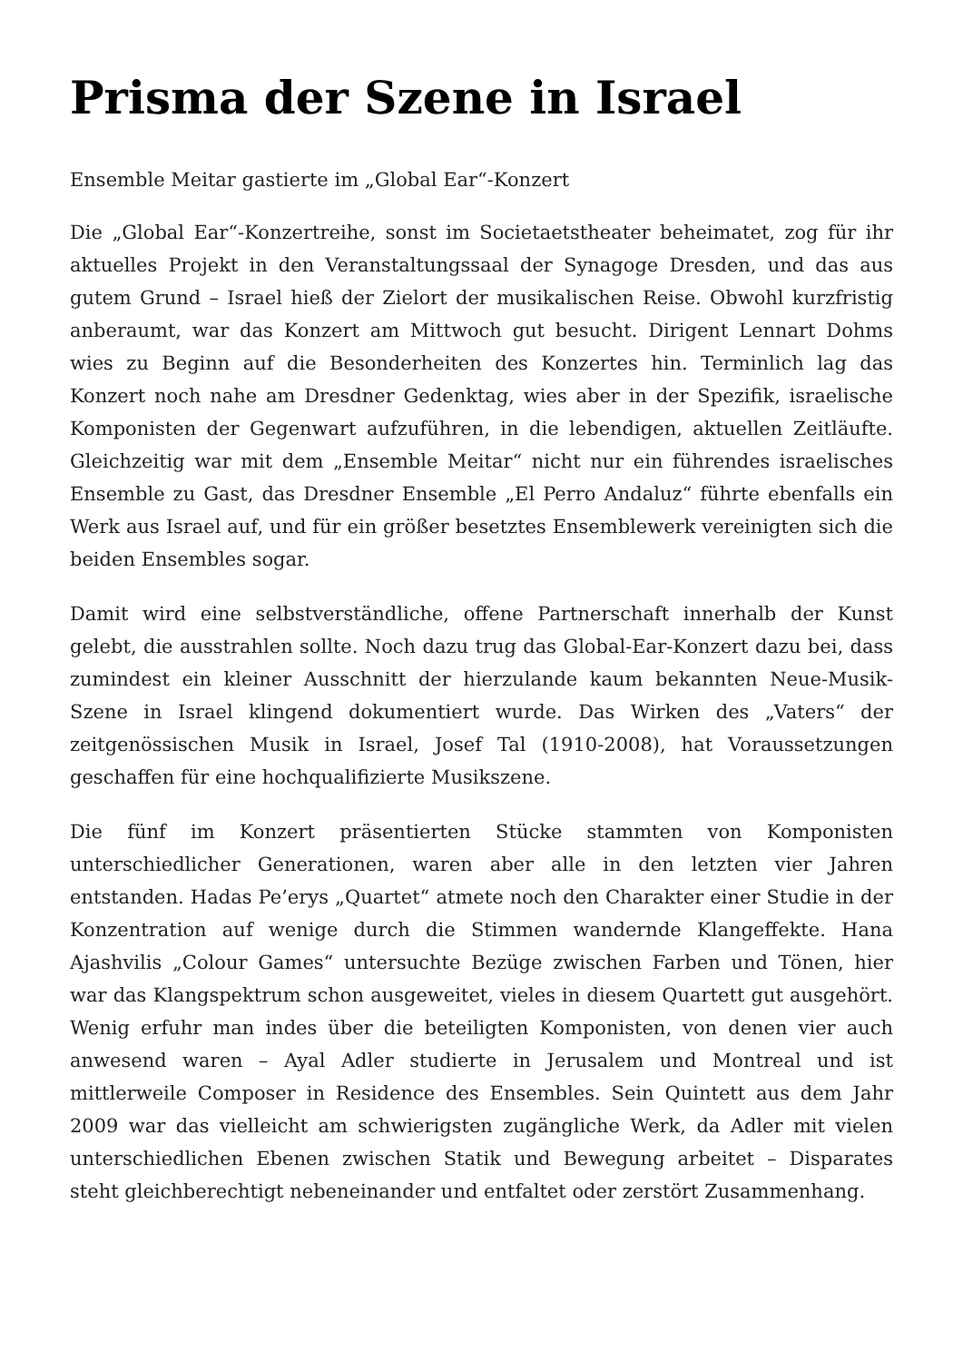Prisma der Szene in Israel
Ensemble Meitar gastierte im „Global Ear“-Konzert
Die „Global Ear“-Konzertreihe, sonst im Societaetstheater beheimatet, zog für ihr aktuelles Projekt in den Veranstaltungssaal der Synagoge Dresden, und das aus gutem Grund – Israel hieß der Zielort der musikalischen Reise. Obwohl kurzfristig anberaumt, war das Konzert am Mittwoch gut besucht. Dirigent Lennart Dohms wies zu Beginn auf die Besonderheiten des Konzertes hin. Terminlich lag das Konzert noch nahe am Dresdner Gedenktag, wies aber in der Spezifik, israelische Komponisten der Gegenwart aufzuführen, in die lebendigen, aktuellen Zeitläufte. Gleichzeitig war mit dem „Ensemble Meitar“ nicht nur ein führendes israelisches Ensemble zu Gast, das Dresdner Ensemble „El Perro Andaluz“ führte ebenfalls ein Werk aus Israel auf, und für ein größer besetztes Ensemblewerk vereinigten sich die beiden Ensembles sogar.
Damit wird eine selbstverständliche, offene Partnerschaft innerhalb der Kunst gelebt, die ausstrahlen sollte. Noch dazu trug das Global-Ear-Konzert dazu bei, dass zumindest ein kleiner Ausschnitt der hierzulande kaum bekannten Neue-Musik-Szene in Israel klingend dokumentiert wurde. Das Wirken des „Vaters“ der zeitgenössischen Musik in Israel, Josef Tal (1910-2008), hat Voraussetzungen geschaffen für eine hochqualifizierte Musikszene.
Die fünf im Konzert präsentierten Stücke stammten von Komponisten unterschiedlicher Generationen, waren aber alle in den letzten vier Jahren entstanden. Hadas Pe’erys „Quartet“ atmete noch den Charakter einer Studie in der Konzentration auf wenige durch die Stimmen wandernde Klangeffekte. Hana Ajashvilis „Colour Games“ untersuchte Bezüge zwischen Farben und Tönen, hier war das Klangspektrum schon ausgeweitet, vieles in diesem Quartett gut ausgehört. Wenig erfuhr man indes über die beteiligten Komponisten, von denen vier auch anwesend waren – Ayal Adler studierte in Jerusalem und Montreal und ist mittlerweile Composer in Residence des Ensembles. Sein Quintett aus dem Jahr 2009 war das vielleicht am schwierigsten zugängliche Werk, da Adler mit vielen unterschiedlichen Ebenen zwischen Statik und Bewegung arbeitet – Disparates steht gleichberechtigt nebeneinander und entfaltet oder zerstört Zusammenhang.